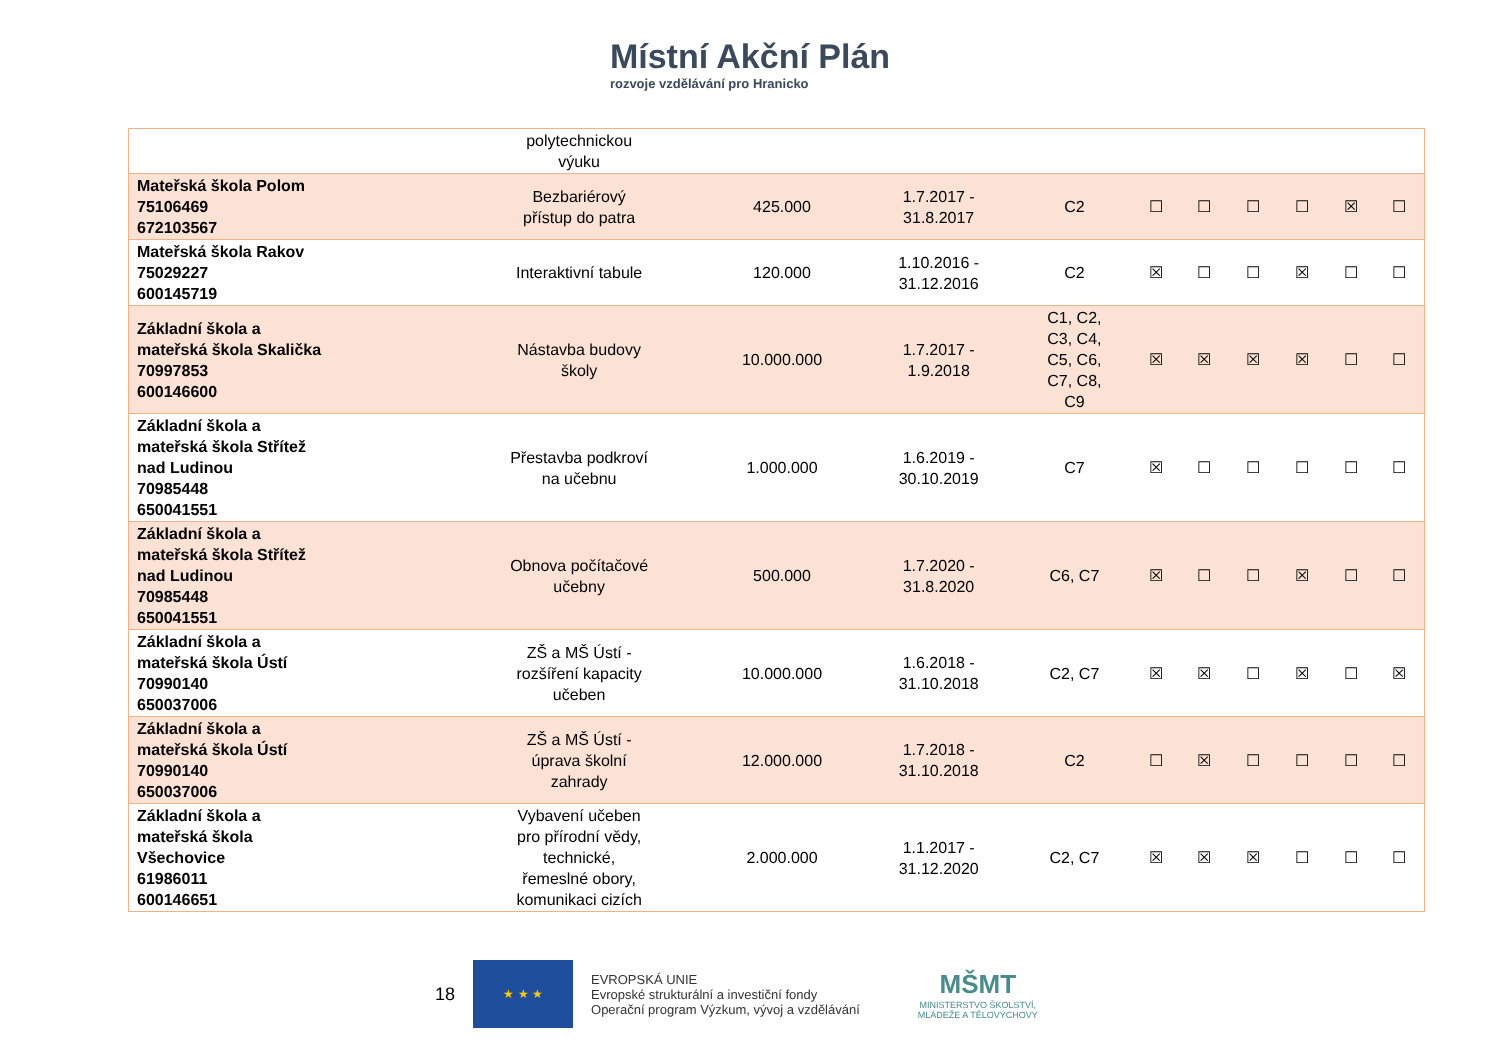Místní Akční Plán
rozvoje vzdělávání pro Hranicko
| | polytechnickou výuku | | | | | | | | | |
| Mateřská škola Polom 75106469 672103567 | Bezbariérový přístup do patra | 425.000 | 1.7.2017 - 31.8.2017 | C2 | ☐ | ☐ | ☐ | ☐ | ☒ | ☐ |
| Mateřská škola Rakov 75029227 600145719 | Interaktivní tabule | 120.000 | 1.10.2016 - 31.12.2016 | C2 | ☒ | ☐ | ☐ | ☒ | ☐ | ☐ |
| Základní škola a mateřská škola Skalička 70997853 600146600 | Nástavba budovy školy | 10.000.000 | 1.7.2017 - 1.9.2018 | C1, C2, C3, C4, C5, C6, C7, C8, C9 | ☒ | ☒ | ☒ | ☒ | ☐ | ☐ |
| Základní škola a mateřská škola Střítež nad Ludinou 70985448 650041551 | Přestavba podkroví na učebnu | 1.000.000 | 1.6.2019 - 30.10.2019 | C7 | ☒ | ☐ | ☐ | ☐ | ☐ | ☐ |
| Základní škola a mateřská škola Střítež nad Ludinou 70985448 650041551 | Obnova počítačové učebny | 500.000 | 1.7.2020 - 31.8.2020 | C6, C7 | ☒ | ☐ | ☐ | ☒ | ☐ | ☐ |
| Základní škola a mateřská škola Ústí 70990140 650037006 | ZŠ a MŠ Ústí - rozšíření kapacity učeben | 10.000.000 | 1.6.2018 - 31.10.2018 | C2, C7 | ☒ | ☒ | ☐ | ☒ | ☐ | ☒ |
| Základní škola a mateřská škola Ústí 70990140 650037006 | ZŠ a MŠ Ústí - úprava školní zahrady | 12.000.000 | 1.7.2018 - 31.10.2018 | C2 | ☐ | ☒ | ☐ | ☐ | ☐ | ☐ |
| Základní škola a mateřská škola Všechovice 61986011 600146651 | Vybavení učeben pro přírodní vědy, technické, řemeslné obory, komunikaci cizích | 2.000.000 | 1.1.2017 - 31.12.2020 | C2, C7 | ☒ | ☒ | ☒ | ☐ | ☐ | ☐ |
18
★ ★ ★
EVROPSKÁ UNIE
Evropské strukturální a investiční fondy
Operační program Výzkum, vývoj a vzdělávání
MŠMT
MINISTERSTVO ŠKOLSTVÍ,
MLÁDEŽE A TĚLOVÝCHOVY